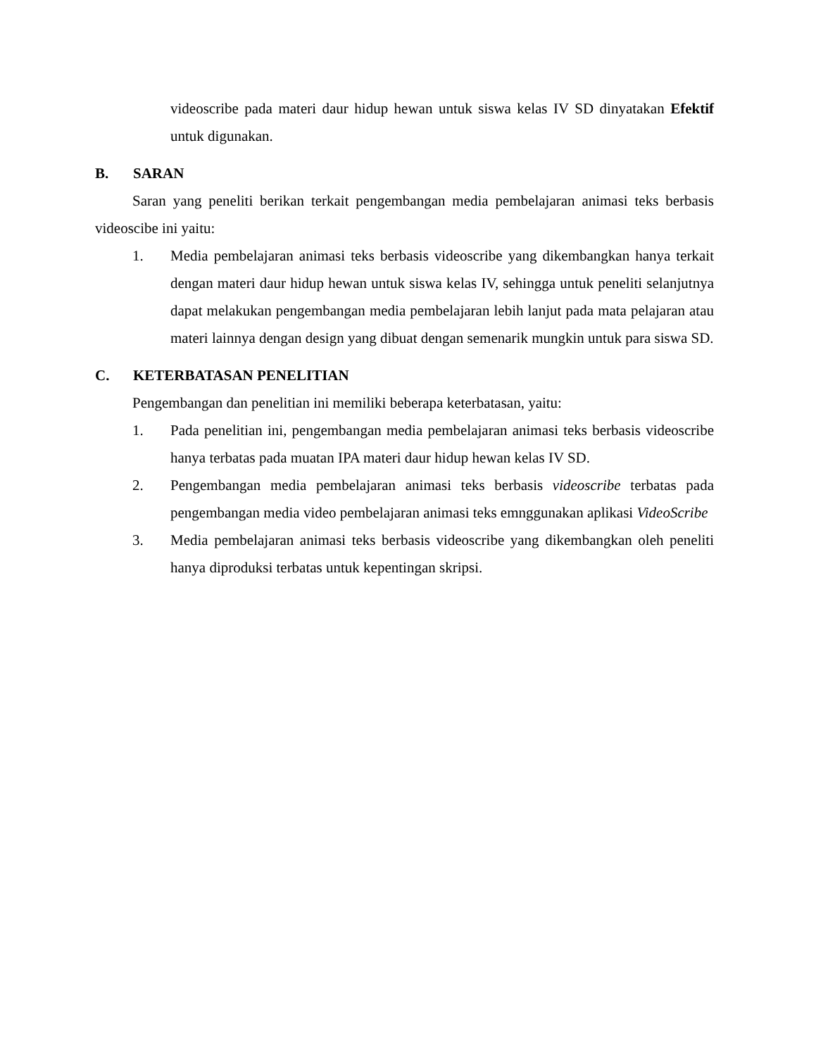videoscribe pada materi daur hidup hewan untuk siswa kelas IV SD dinyatakan Efektif untuk digunakan.
B. SARAN
Saran yang peneliti berikan terkait pengembangan media pembelajaran animasi teks berbasis videoscibe ini yaitu:
1. Media pembelajaran animasi teks berbasis videoscribe yang dikembangkan hanya terkait dengan materi daur hidup hewan untuk siswa kelas IV, sehingga untuk peneliti selanjutnya dapat melakukan pengembangan media pembelajaran lebih lanjut pada mata pelajaran atau materi lainnya dengan design yang dibuat dengan semenarik mungkin untuk para siswa SD.
C. KETERBATASAN PENELITIAN
Pengembangan dan penelitian ini memiliki beberapa keterbatasan, yaitu:
1. Pada penelitian ini, pengembangan media pembelajaran animasi teks berbasis videoscribe hanya terbatas pada muatan IPA materi daur hidup hewan kelas IV SD.
2. Pengembangan media pembelajaran animasi teks berbasis videoscribe terbatas pada pengembangan media video pembelajaran animasi teks emnggunakan aplikasi VideoScribe
3. Media pembelajaran animasi teks berbasis videoscribe yang dikembangkan oleh peneliti hanya diproduksi terbatas untuk kepentingan skripsi.